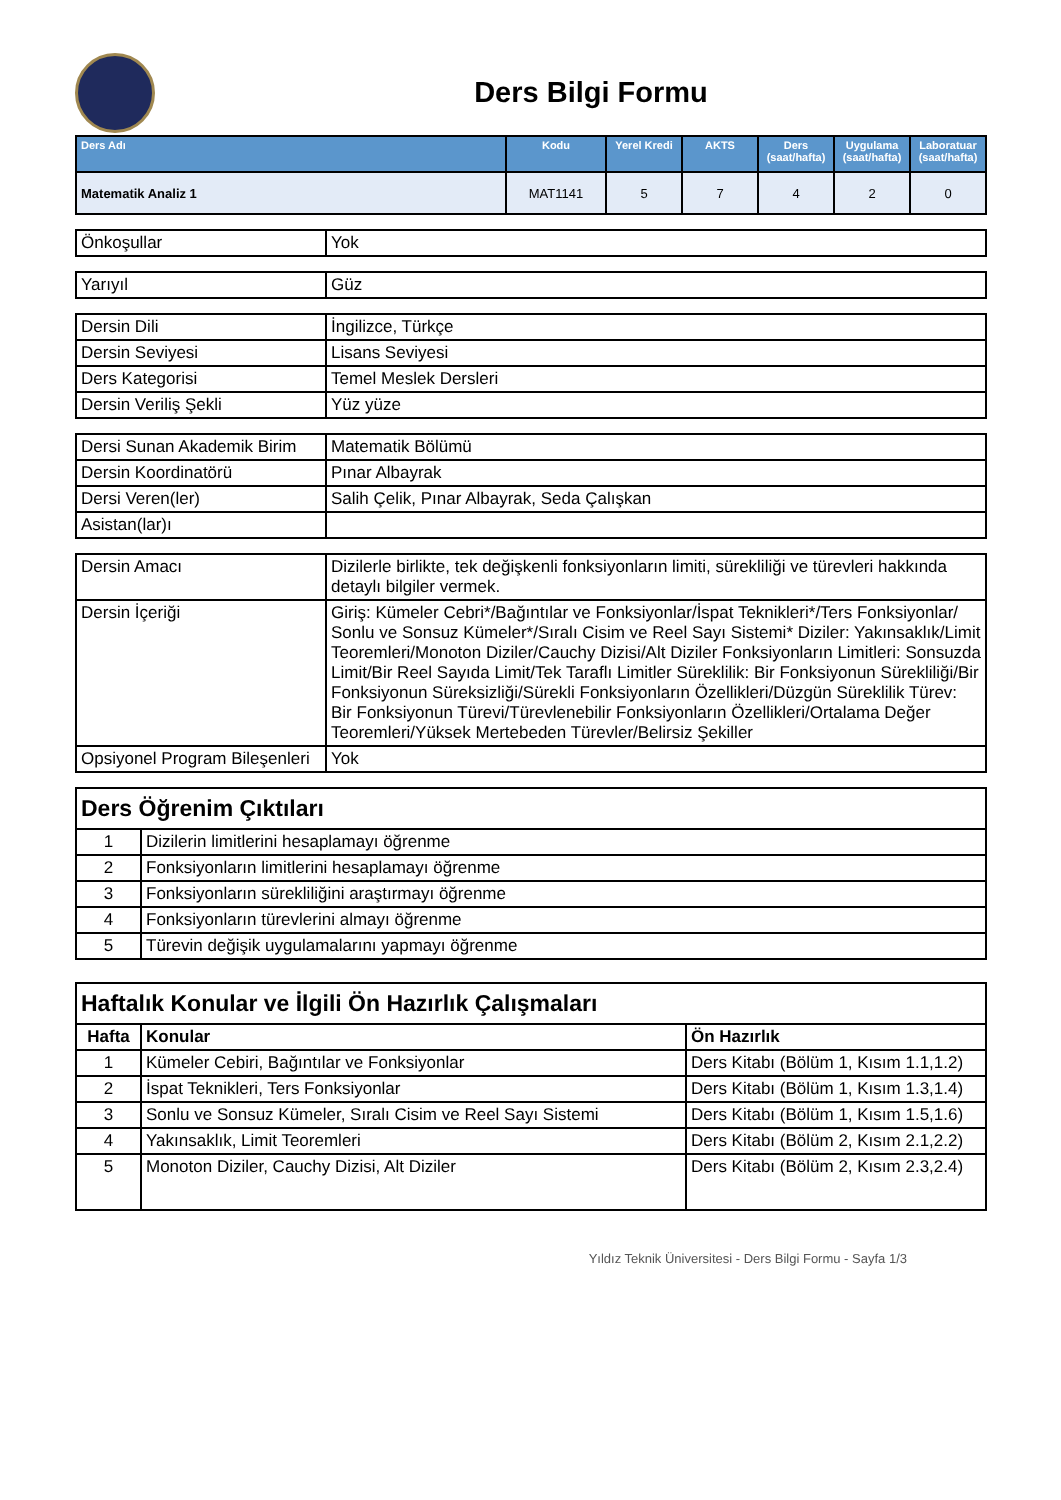Ders Bilgi Formu
| Ders Adı | Kodu | Yerel Kredi | AKTS | Ders (saat/hafta) | Uygulama (saat/hafta) | Laboratuar (saat/hafta) |
| --- | --- | --- | --- | --- | --- | --- |
| Matematik Analiz 1 | MAT1141 | 5 | 7 | 4 | 2 | 0 |
| Önkoşullar | Yok |
| Yarıyıl | Güz |
| Dersin Dili | İngilizce, Türkçe |
| Dersin Seviyesi | Lisans Seviyesi |
| Ders Kategorisi | Temel Meslek Dersleri |
| Dersin Veriliş Şekli | Yüz yüze |
| Dersi Sunan Akademik Birim | Matematik Bölümü |
| Dersin Koordinatörü | Pınar Albayrak |
| Dersi Veren(ler) | Salih Çelik, Pınar Albayrak, Seda Çalışkan |
| Asistan(lar)ı | |
| Dersin Amacı | Dizilerle birlikte, tek değişkenli fonksiyonların limiti, sürekliliği ve türevleri hakkında detaylı bilgiler vermek. |
| Dersin İçeriği | Giriş: Kümeler Cebri*/Bağıntılar ve Fonksiyonlar/İspat Teknikleri*/Ters Fonksiyonlar/ Sonlu ve Sonsuz Kümeler*/Sıralı Cisim ve Reel Sayı Sistemi* Diziler: Yakınsaklık/Limit Teoremleri/Monoton Diziler/Cauchy Dizisi/Alt Diziler Fonksiyonların Limitleri: Sonsuzda Limit/Bir Reel Sayıda Limit/Tek Taraflı Limitler Süreklilik: Bir Fonksiyonun Sürekliliği/Bir Fonksiyonun Süreksizliği/Sürekli Fonksiyonların Özellikleri/Düzgün Süreklilik Türev: Bir Fonksiyonun Türevi/Türevlenebilir Fonksiyonların Özellikleri/Ortalama Değer Teoremleri/Yüksek Mertebeden Türevler/Belirsiz Şekiller |
| Opsiyonel Program Bileşenleri | Yok |
| Ders Öğrenim Çıktıları | |
| 1 | Dizilerin limitlerini hesaplamayı öğrenme |
| 2 | Fonksiyonların limitlerini hesaplamayı öğrenme |
| 3 | Fonksiyonların sürekliliğini araştırmayı öğrenme |
| 4 | Fonksiyonların türevlerini almayı öğrenme |
| 5 | Türevin değişik uygulamalarını yapmayı öğrenme |
| Haftalık Konular ve İlgili Ön Hazırlık Çalışmaları | | |
| Hafta | Konular | Ön Hazırlık |
| 1 | Kümeler Cebiri, Bağıntılar ve Fonksiyonlar | Ders Kitabı (Bölüm 1, Kısım 1.1,1.2) |
| 2 | İspat Teknikleri, Ters Fonksiyonlar | Ders Kitabı (Bölüm 1, Kısım 1.3,1.4) |
| 3 | Sonlu ve Sonsuz Kümeler, Sıralı Cisim ve Reel Sayı Sistemi | Ders Kitabı (Bölüm 1, Kısım 1.5,1.6) |
| 4 | Yakınsaklık, Limit Teoremleri | Ders Kitabı (Bölüm 2, Kısım 2.1,2.2) |
| 5 | Monoton Diziler, Cauchy Dizisi, Alt Diziler | Ders Kitabı (Bölüm 2, Kısım 2.3,2.4) |
Yıldız Teknik Üniversitesi - Ders Bilgi Formu - Sayfa 1/3